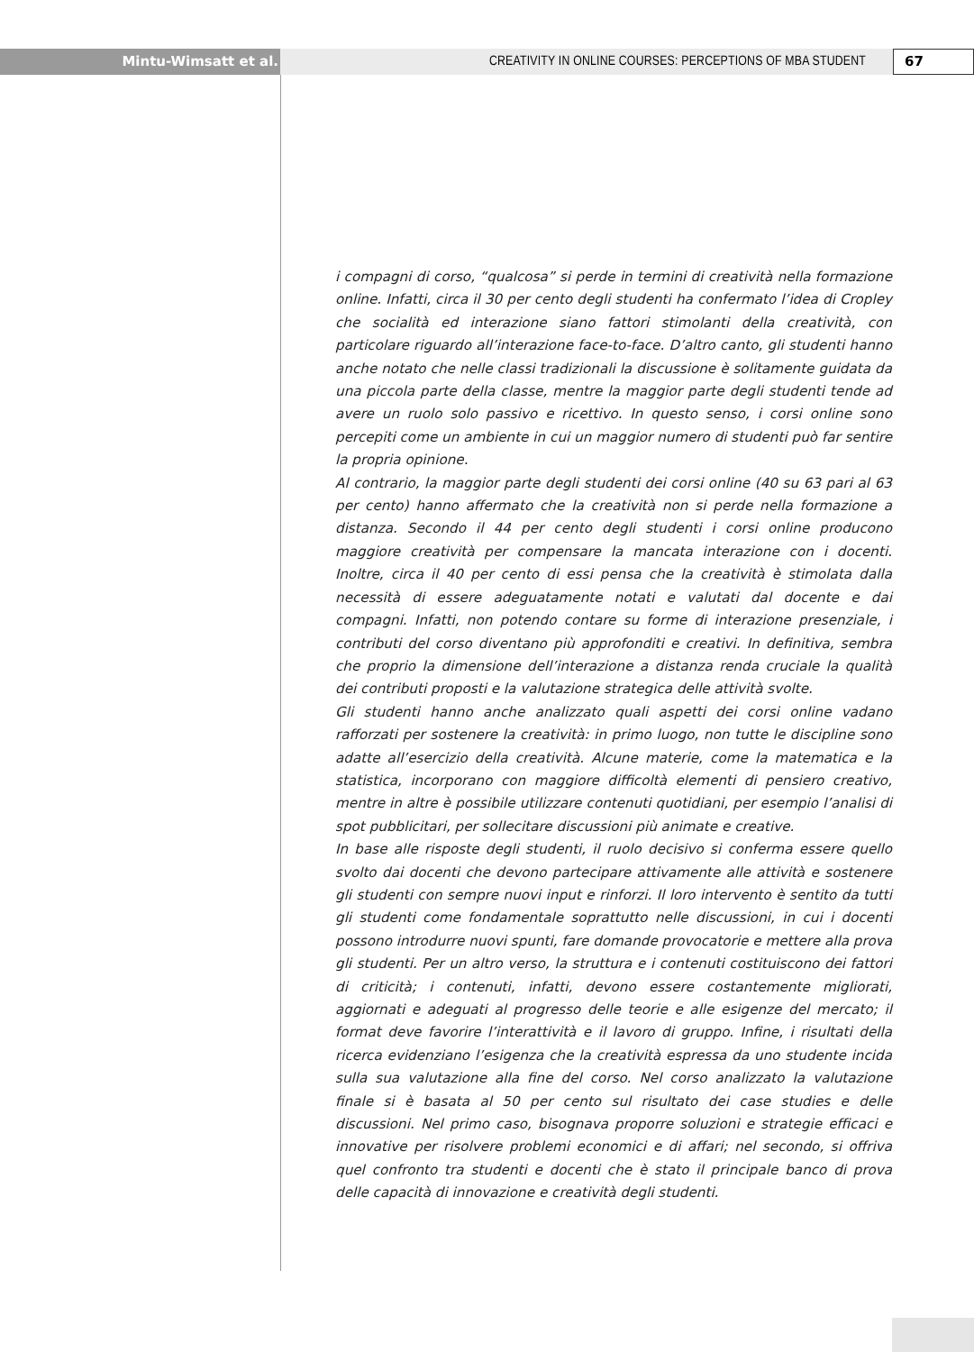Mintu-Wimsatt et al. CREATIVITY IN ONLINE COURSES: PERCEPTIONS OF MBA STUDENT
67
i compagni di corso, “qualcosa” si perde in termini di creatività nella formazione online. Infatti, circa il 30 per cento degli studenti ha confermato l’idea di Cropley che socialità ed interazione siano fattori stimolanti della creatività, con particolare riguardo all’interazione face-to-face. D’altro canto, gli studenti hanno anche notato che nelle classi tradizionali la discussione è solitamente guidata da una piccola parte della classe, mentre la maggior parte degli studenti tende ad avere un ruolo solo passivo e ricettivo. In questo senso, i corsi online sono percepiti come un ambiente in cui un maggior numero di studenti può far sentire la propria opinione.
Al contrario, la maggior parte degli studenti dei corsi online (40 su 63 pari al 63 per cento) hanno affermato che la creatività non si perde nella formazione a distanza. Secondo il 44 per cento degli studenti i corsi online producono maggiore creatività per compensare la mancata interazione con i docenti. Inoltre, circa il 40 per cento di essi pensa che la creatività è stimolata dalla necessità di essere adeguatamente notati e valutati dal docente e dai compagni. Infatti, non potendo contare su forme di interazione presenziale, i contributi del corso diventano più approfonditi e creativi. In definitiva, sembra che proprio la dimensione dell’interazione a distanza renda cruciale la qualità dei contributi proposti e la valutazione strategica delle attività svolte.
Gli studenti hanno anche analizzato quali aspetti dei corsi online vadano rafforzati per sostenere la creatività: in primo luogo, non tutte le discipline sono adatte all’esercizio della creatività. Alcune materie, come la matematica e la statistica, incorporano con maggiore difficoltà elementi di pensiero creativo, mentre in altre è possibile utilizzare contenuti quotidiani, per esempio l’analisi di spot pubblicitari, per sollecitare discussioni più animate e creative.
In base alle risposte degli studenti, il ruolo decisivo si conferma essere quello svolto dai docenti che devono partecipare attivamente alle attività e sostenere gli studenti con sempre nuovi input e rinforzi. Il loro intervento è sentito da tutti gli studenti come fondamentale soprattutto nelle discussioni, in cui i docenti possono introdurre nuovi spunti, fare domande provocatorie e mettere alla prova gli studenti. Per un altro verso, la struttura e i contenuti costituiscono dei fattori di criticità; i contenuti, infatti, devono essere costantemente migliorati, aggiornati e adeguati al progresso delle teorie e alle esigenze del mercato; il format deve favorire l’interattività e il lavoro di gruppo. Infine, i risultati della ricerca evidenziano l’esigenza che la creatività espressa da uno studente incida sulla sua valutazione alla fine del corso. Nel corso analizzato la valutazione finale si è basata al 50 per cento sul risultato dei case studies e delle discussioni. Nel primo caso, bisognava proporre soluzioni e strategie efficaci e innovative per risolvere problemi economici e di affari; nel secondo, si offriva quel confronto tra studenti e docenti che è stato il principale banco di prova delle capacità di innovazione e creatività degli studenti.